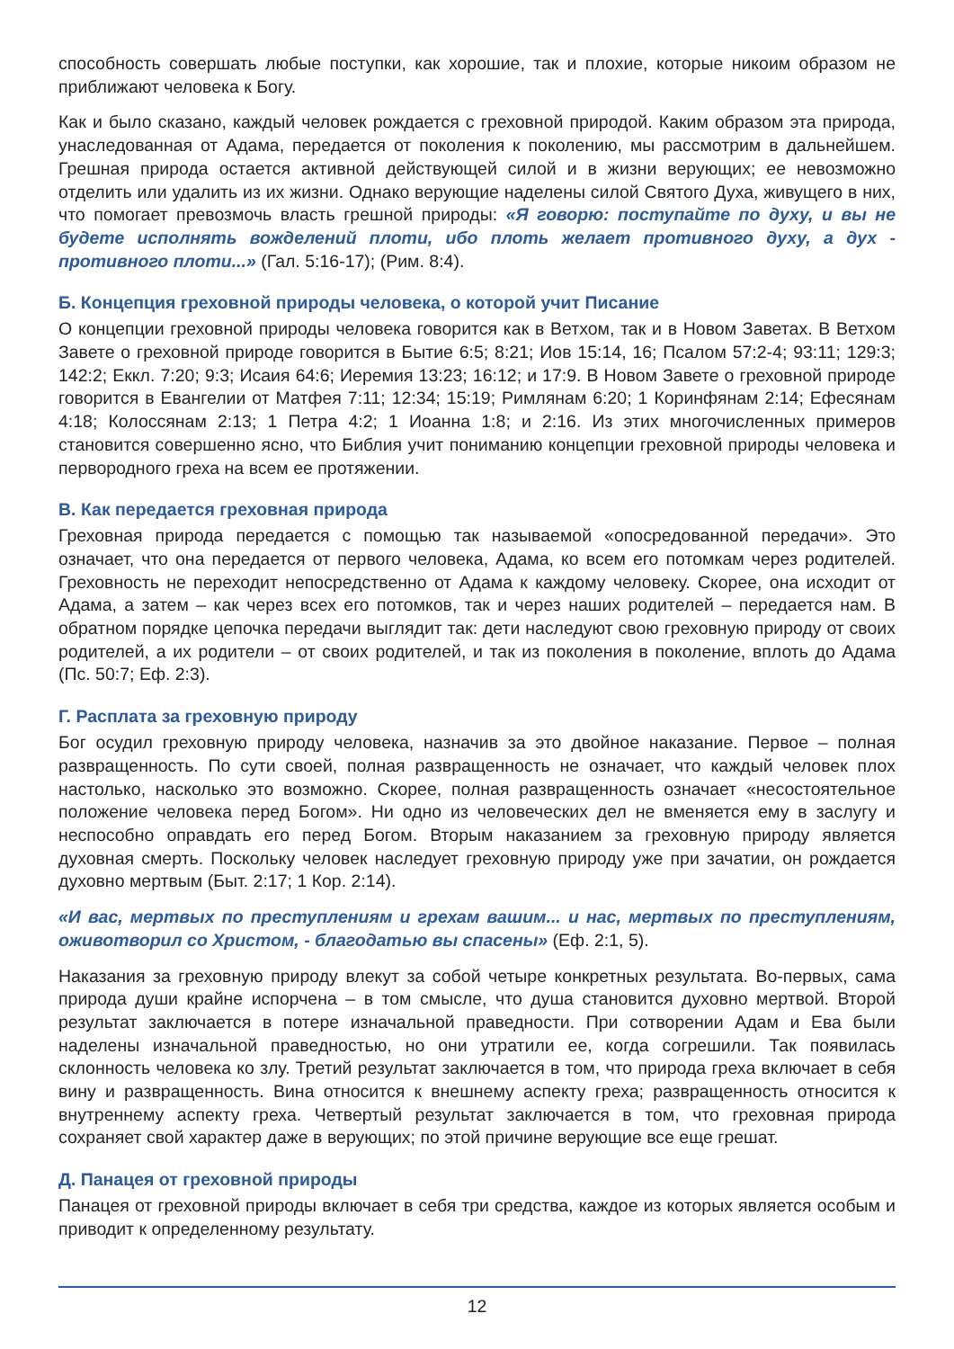способность совершать любые поступки, как хорошие, так и плохие, которые никоим образом не приближают человека к Богу.
Как и было сказано, каждый человек рождается с греховной природой. Каким образом эта природа, унаследованная от Адама, передается от поколения к поколению, мы рассмотрим в дальнейшем. Грешная природа остается активной действующей силой и в жизни верующих; ее невозможно отделить или удалить из их жизни. Однако верующие наделены силой Святого Духа, живущего в них, что помогает превозмочь власть грешной природы: «Я говорю: поступайте по духу, и вы не будете исполнять вожделений плоти, ибо плоть желает противного духу, а дух - противного плоти...» (Гал. 5:16-17); (Рим. 8:4).
Б. Концепция греховной природы человека, о которой учит Писание
О концепции греховной природы человека говорится как в Ветхом, так и в Новом Заветах. В Ветхом Завете о греховной природе говорится в Бытие 6:5; 8:21; Иов 15:14, 16; Псалом 57:2-4; 93:11; 129:3; 142:2; Еккл. 7:20; 9:3; Исаия 64:6; Иеремия 13:23; 16:12; и 17:9. В Новом Завете о греховной природе говорится в Евангелии от Матфея 7:11; 12:34; 15:19; Римлянам 6:20; 1 Коринфянам 2:14; Ефесянам 4:18; Колоссянам 2:13; 1 Петра 4:2; 1 Иоанна 1:8; и 2:16. Из этих многочисленных примеров становится совершенно ясно, что Библия учит пониманию концепции греховной природы человека и первородного греха на всем ее протяжении.
В. Как передается греховная природа
Греховная природа передается с помощью так называемой «опосредованной передачи». Это означает, что она передается от первого человека, Адама, ко всем его потомкам через родителей. Греховность не переходит непосредственно от Адама к каждому человеку. Скорее, она исходит от Адама, а затем – как через всех его потомков, так и через наших родителей – передается нам. В обратном порядке цепочка передачи выглядит так: дети наследуют свою греховную природу от своих родителей, а их родители – от своих родителей, и так из поколения в поколение, вплоть до Адама (Пс. 50:7; Еф. 2:3).
Г. Расплата за греховную природу
Бог осудил греховную природу человека, назначив за это двойное наказание. Первое – полная развращенность. По сути своей, полная развращенность не означает, что каждый человек плох настолько, насколько это возможно. Скорее, полная развращенность означает «несостоятельное положение человека перед Богом». Ни одно из человеческих дел не вменяется ему в заслугу и неспособно оправдать его перед Богом. Вторым наказанием за греховную природу является духовная смерть. Поскольку человек наследует греховную природу уже при зачатии, он рождается духовно мертвым (Быт. 2:17; 1 Кор. 2:14).
«И вас, мертвых по преступлениям и грехам вашим... и нас, мертвых по преступлениям, оживотворил со Христом, - благодатью вы спасены» (Еф. 2:1, 5).
Наказания за греховную природу влекут за собой четыре конкретных результата. Во-первых, сама природа души крайне испорчена – в том смысле, что душа становится духовно мертвой. Второй результат заключается в потере изначальной праведности. При сотворении Адам и Ева были наделены изначальной праведностью, но они утратили ее, когда согрешили. Так появилась склонность человека ко злу. Третий результат заключается в том, что природа греха включает в себя вину и развращенность. Вина относится к внешнему аспекту греха; развращенность относится к внутреннему аспекту греха. Четвертый результат заключается в том, что греховная природа сохраняет свой характер даже в верующих; по этой причине верующие все еще грешат.
Д. Панацея от греховной природы
Панацея от греховной природы включает в себя три средства, каждое из которых является особым и приводит к определенному результату.
12